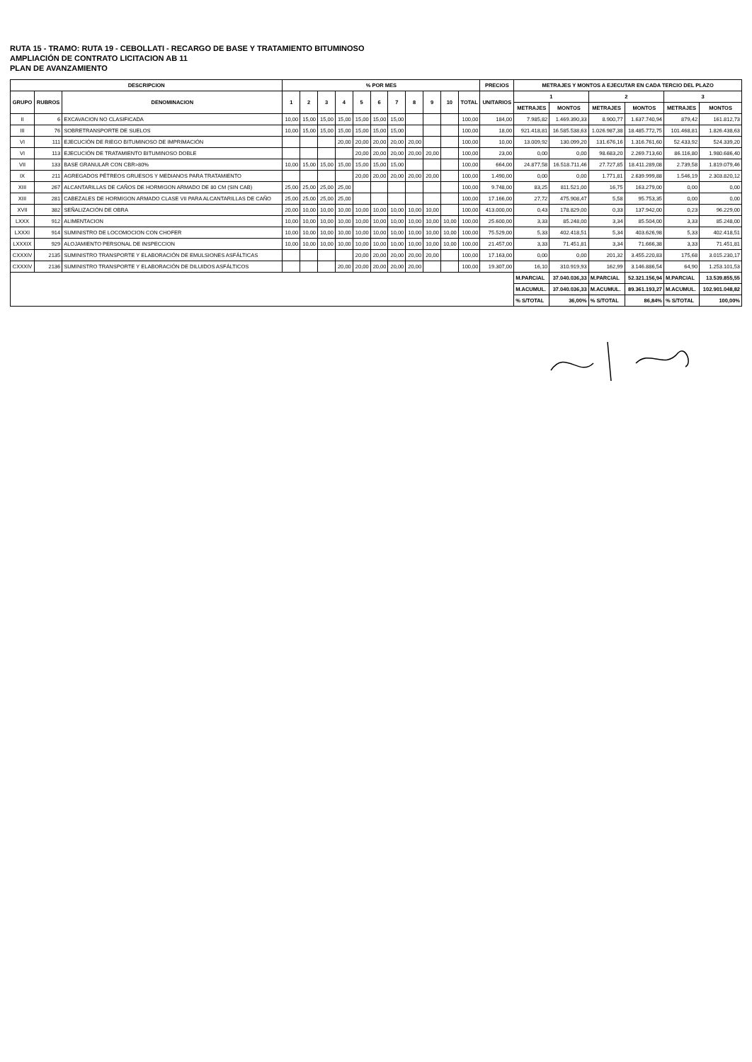RUTA 15 - TRAMO: RUTA 19 - CEBOLLATI - RECARGO DE BASE Y TRATAMIENTO BITUMINOSO
AMPLIACIÓN DE CONTRATO LICITACION AB 11
PLAN DE AVANZAMIENTO
| DESCRIPCION | | | % POR MES | | | | | | | | | | | PRECIOS | METRAJES Y MONTOS A EJECUTAR EN CADA TERCIO DEL PLAZO | | | | | |
| --- | --- | --- | --- | --- | --- | --- | --- | --- | --- | --- | --- | --- | --- | --- | --- | --- | --- | --- | --- | --- |
| GRUPO | RUBROS | DENOMINACION | 1 | 2 | 3 | 4 | 5 | 6 | 7 | 8 | 9 | 10 | TOTAL | UNITARIOS | 1 | | 2 | | 3 | |
| | | | | | | | | | | | | | | | METRAJES | MONTOS | METRAJES | MONTOS | METRAJES | MONTOS |
| II | 6 | EXCAVACION NO CLASIFICADA | 10,00 | 15,00 | 15,00 | 15,00 | 15,00 | 15,00 | 15,00 | | | | 100,00 | 184,00 | 7.985,82 | 1.469.390,33 | 8.900,77 | 1.637.740,94 | 879,42 | 161.812,73 |
| III | 76 | SOBRETRANSPORTE DE SUELOS | 10,00 | 15,00 | 15,00 | 15,00 | 15,00 | 15,00 | 15,00 | | | | 100,00 | 18,00 | 921.418,81 | 16.585.538,63 | 1.026.987,38 | 18.485.772,75 | 101.468,81 | 1.826.438,63 |
| VI | 111 | EJECUCIÓN DE RIEGO BITUMINOSO DE IMPRIMACIÓN | | | | 20,00 | 20,00 | 20,00 | 20,00 | 20,00 | | | 100,00 | 10,00 | 13.009,92 | 130.099,20 | 131.676,16 | 1.316.761,60 | 52.433,92 | 524.339,20 |
| VI | 113 | EJECUCIÓN DE TRATAMIENTO BITUMINOSO DOBLE | | | | | 20,00 | 20,00 | 20,00 | 20,00 | 20,00 | | 100,00 | 23,00 | 0,00 | 0,00 | 98.683,20 | 2.269.713,60 | 86.116,80 | 1.980.686,40 |
| VII | 133 | BASE GRANULAR CON CBR>80% | 10,00 | 15,00 | 15,00 | 15,00 | 15,00 | 15,00 | 15,00 | | | | 100,00 | 664,00 | 24.877,58 | 16.518.711,46 | 27.727,85 | 18.411.289,08 | 2.739,58 | 1.819.079,46 |
| IX | 211 | AGREGADOS PÉTREOS GRUESOS Y MEDIANOS PARA TRATAMIENTO | | | | | 20,00 | 20,00 | 20,00 | 20,00 | 20,00 | | 100,00 | 1.490,00 | 0,00 | 0,00 | 1.771,81 | 2.639.999,88 | 1.546,19 | 2.303.820,12 |
| XIII | 267 | ALCANTARILLAS DE CAÑOS DE HORMIGON ARMADO DE 80 CM (SIN CAB) | 25,00 | 25,00 | 25,00 | 25,00 | | | | | | | 100,00 | 9.748,00 | 83,25 | 811.521,00 | 16,75 | 163.279,00 | 0,00 | 0,00 |
| XIII | 281 | CABEZALES DE HORMIGON ARMADO CLASE VII PARA ALCANTARILLAS DE CAÑO | 25,00 | 25,00 | 25,00 | 25,00 | | | | | | | 100,00 | 17.166,00 | 27,72 | 475.908,47 | 5,58 | 95.753,35 | 0,00 | 0,00 |
| XVII | 382 | SEÑALIZACIÓN DE OBRA | 20,00 | 10,00 | 10,00 | 10,00 | 10,00 | 10,00 | 10,00 | 10,00 | 10,00 | | 100,00 | 413.000,00 | 0,43 | 178.829,00 | 0,33 | 137.942,00 | 0,23 | 96.229,00 |
| LXXX | 912 | ALIMENTACION | 10,00 | 10,00 | 10,00 | 10,00 | 10,00 | 10,00 | 10,00 | 10,00 | 10,00 | 10,00 | 100,00 | 25.600,00 | 3,33 | 85.248,00 | 3,34 | 85.504,00 | 3,33 | 85.248,00 |
| LXXXI | 914 | SUMINISTRO DE LOCOMOCION CON CHOFER | 10,00 | 10,00 | 10,00 | 10,00 | 10,00 | 10,00 | 10,00 | 10,00 | 10,00 | 10,00 | 100,00 | 75.529,00 | 5,33 | 402.418,51 | 5,34 | 403.626,98 | 5,33 | 402.418,51 |
| LXXXIX | 929 | ALOJAMIENTO PERSONAL DE INSPECCION | 10,00 | 10,00 | 10,00 | 10,00 | 10,00 | 10,00 | 10,00 | 10,00 | 10,00 | 10,00 | 100,00 | 21.457,00 | 3,33 | 71.451,81 | 3,34 | 71.666,38 | 3,33 | 71.451,81 |
| CXXXIV | 2135 | SUMINISTRO TRANSPORTE Y ELABORACIÓN DE EMULSIONES ASFÁLTICAS | | | | | 20,00 | 20,00 | 20,00 | 20,00 | 20,00 | | 100,00 | 17.163,00 | 0,00 | 0,00 | 201,32 | 3.455.220,83 | 175,68 | 3.015.230,17 |
| CXXXIV | 2136 | SUMINISTRO TRANSPORTE Y ELABORACIÓN DE DILUIDOS ASFÁLTICOS | | | | 20,00 | 20,00 | 20,00 | 20,00 | 20,00 | | | 100,00 | 19.307,00 | 16,10 | 310.919,93 | 162,99 | 3.146.886,54 | 64,90 | 1.253.101,53 |
| | | | | | | | | | | | | | | | M.PARCIAL | 37.040.036,33 | M.PARCIAL | 52.321.156,94 | M.PARCIAL | 13.539.855,55 |
| | | | | | | | | | | | | | | | M.ACUMUL. | 37.040.036,33 | M.ACUMUL. | 89.361.193,27 | M.ACUMUL. | 102.901.048,82 |
| | | | | | | | | | | | | | | | % S/TOTAL | 36,00% | % S/TOTAL | 86,84% | % S/TOTAL | 100,00% |